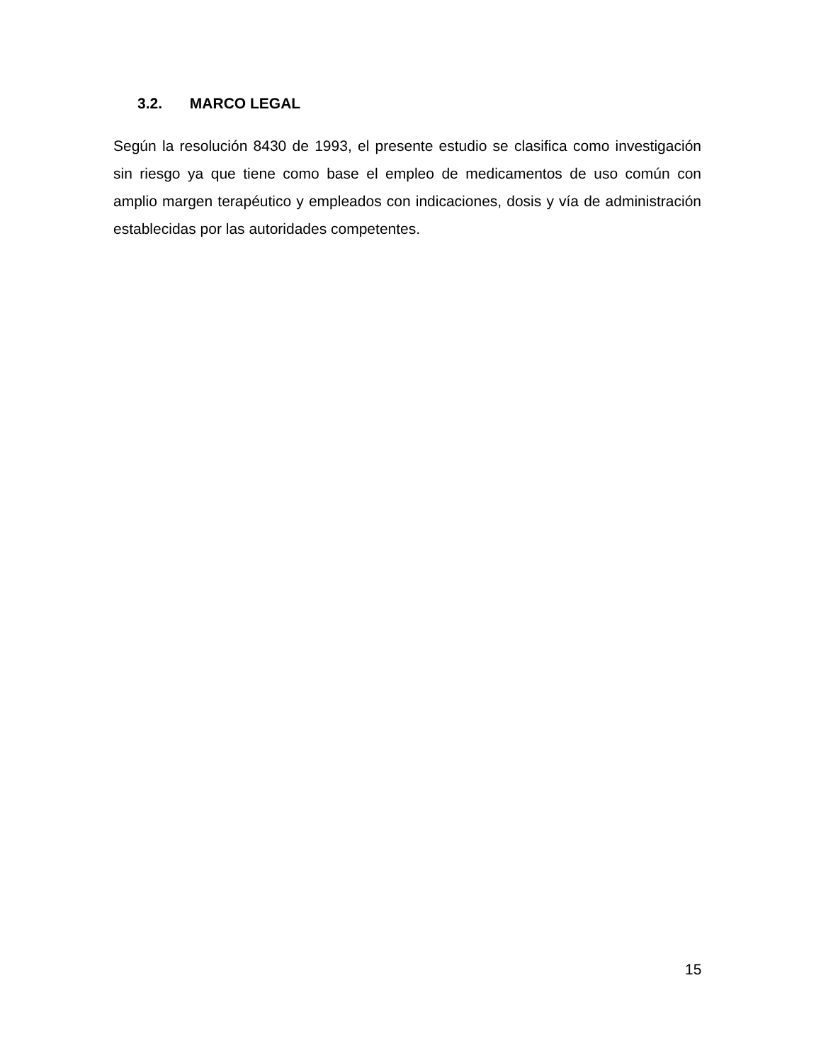3.2. MARCO LEGAL
Según la resolución 8430 de 1993, el presente estudio se clasifica como investigación sin riesgo ya que tiene como base el empleo de medicamentos de uso común con amplio margen terapéutico y empleados con indicaciones, dosis y vía de administración establecidas por las autoridades competentes.
15